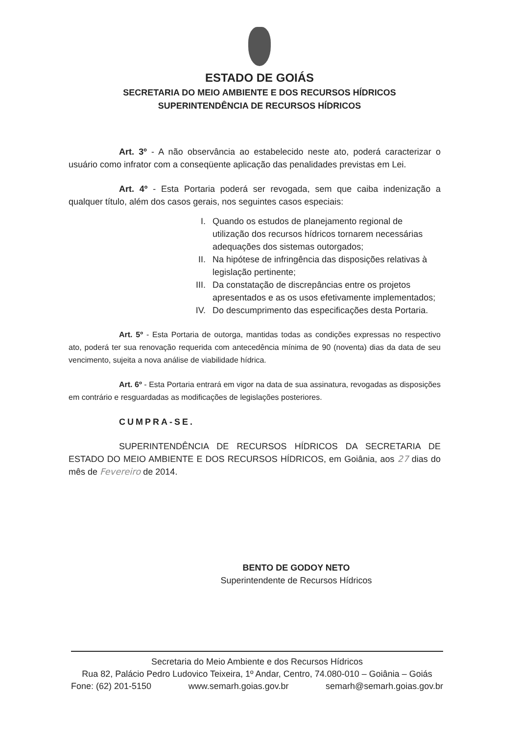ESTADO DE GOIÁS
SECRETARIA DO MEIO AMBIENTE E DOS RECURSOS HÍDRICOS
SUPERINTENDÊNCIA DE RECURSOS HÍDRICOS
Art. 3º - A não observância ao estabelecido neste ato, poderá caracterizar o usuário como infrator com a conseqüente aplicação das penalidades previstas em Lei.
Art. 4º - Esta Portaria poderá ser revogada, sem que caiba indenização a qualquer título, além dos casos gerais, nos seguintes casos especiais:
I. Quando os estudos de planejamento regional de utilização dos recursos hídricos tornarem necessárias adequações dos sistemas outorgados;
II. Na hipótese de infringência das disposições relativas à legislação pertinente;
III. Da constatação de discrepâncias entre os projetos apresentados e as os usos efetivamente implementados;
IV. Do descumprimento das especificações desta Portaria.
Art. 5º - Esta Portaria de outorga, mantidas todas as condições expressas no respectivo ato, poderá ter sua renovação requerida com antecedência mínima de 90 (noventa) dias da data de seu vencimento, sujeita a nova análise de viabilidade hídrica.
Art. 6º - Esta Portaria entrará em vigor na data de sua assinatura, revogadas as disposições em contrário e resguardadas as modificações de legislações posteriores.
CUMPRA-SE.
SUPERINTENDÊNCIA DE RECURSOS HÍDRICOS DA SECRETARIA DE ESTADO DO MEIO AMBIENTE E DOS RECURSOS HÍDRICOS, em Goiânia, aos 27 dias do mês de Fevereiro de 2014.
BENTO DE GODOY NETO
Superintendente de Recursos Hídricos
Secretaria do Meio Ambiente e dos Recursos Hídricos
Rua 82, Palácio Pedro Ludovico Teixeira, 1º Andar, Centro, 74.080-010 – Goiânia – Goiás
Fone: (62) 201-5150 www.semarh.goias.gov.br semarh@semarh.goias.gov.br